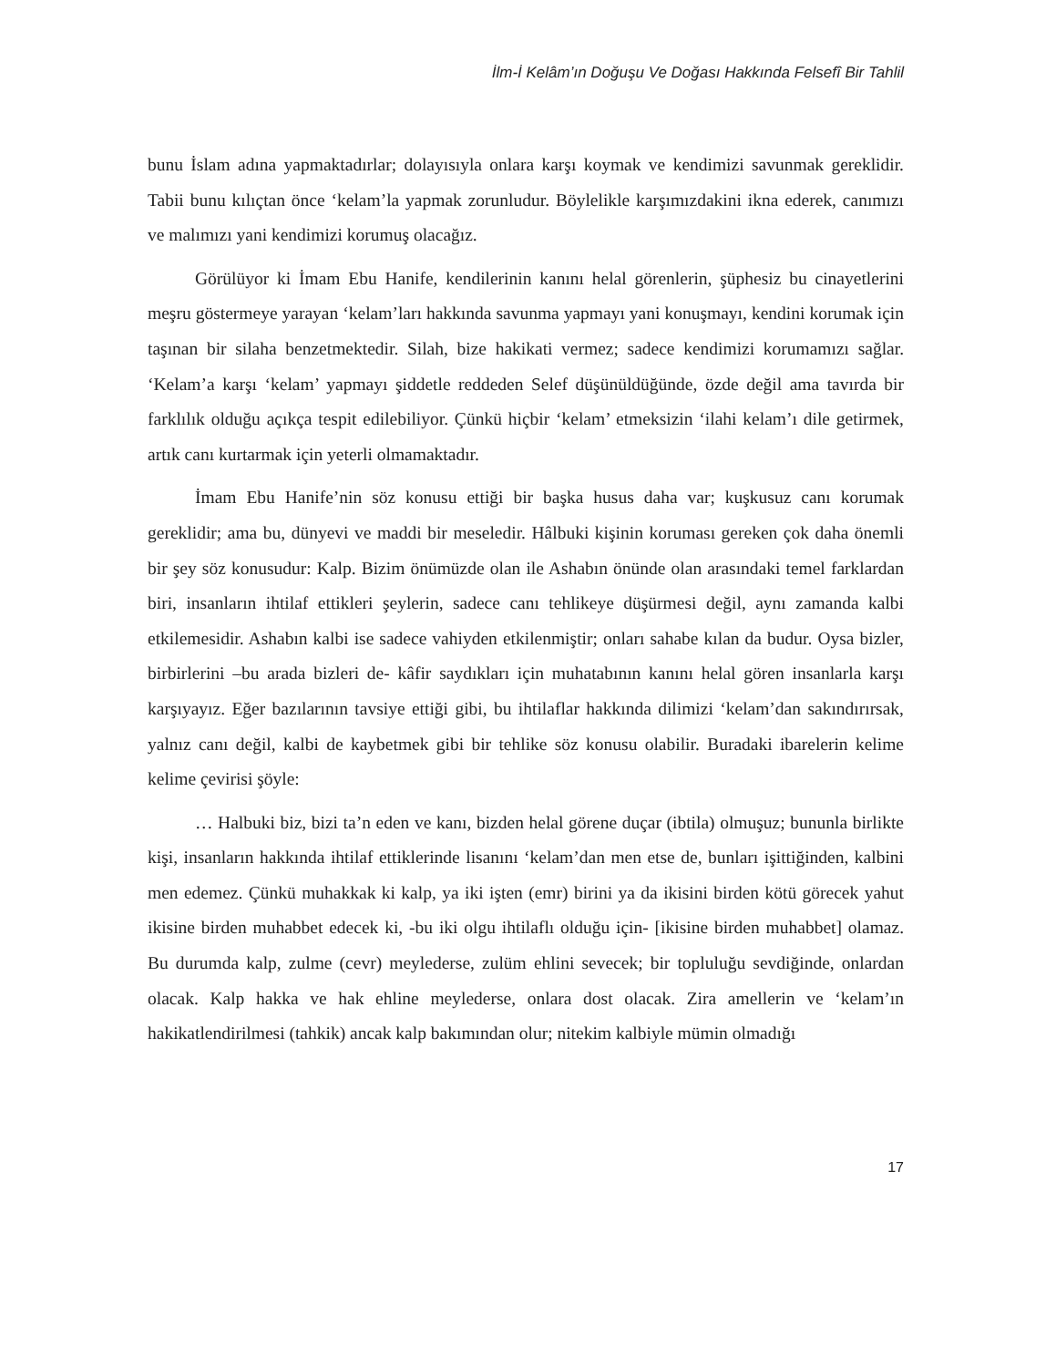İlm-İ Kelâm’ın Doğuşu Ve Doğası Hakkında Felsefî Bir Tahlil
bunu İslam adına yapmaktadırlar; dolayısıyla onlara karşı koymak ve kendimizi savunmak gereklidir. Tabii bunu kılıçtan önce ‘kelam’la yapmak zorunludur. Böylelikle karşımızdakini ikna ederek, canımızı ve malımızı yani kendimizi korumuş olacağız.
Görülüyor ki İmam Ebu Hanife, kendilerinin kanını helal görenlerin, şüphesiz bu cinayetlerini meşru göstermeye yarayan ‘kelam’ları hakkında savunma yapmayı yani konuşmayı, kendini korumak için taşınan bir silaha benzetmektedir. Silah, bize hakikati vermez; sadece kendimizi korumamızı sağlar. ‘Kelam’a karşı ‘kelam’ yapmayı şiddetle reddeden Selef düşünüldüğünde, özde değil ama tavırda bir farklılık olduğu açıkça tespit edilebiliyor. Çünkü hiçbir ‘kelam’ etmeksizin ‘ilahi kelam’ı dile getirmek, artık canı kurtarmak için yeterli olmamaktadır.
İmam Ebu Hanife’nin söz konusu ettiği bir başka husus daha var; kuşkusuz canı korumak gereklidir; ama bu, dünyevi ve maddi bir meseledir. Hâlbuki kişinin koruması gereken çok daha önemli bir şey söz konusudur: Kalp. Bizim önümüzde olan ile Ashabın önünde olan arasındaki temel farklardan biri, insanların ihtilaf ettikleri şeylerin, sadece canı tehlikeye düşürmesi değil, aynı zamanda kalbi etkilemesidir. Ashabın kalbi ise sadece vahiyden etkilenmiştir; onları sahabe kılan da budur. Oysa bizler, birbirlerini –bu arada bizleri de- kâfir saydıkları için muhatabının kanını helal gören insanlarla karşı karşıyayız. Eğer bazılarının tavsiye ettiği gibi, bu ihtilaflar hakkında dilimizi ‘kelam’dan sakındırırsak, yalnız canı değil, kalbi de kaybetmek gibi bir tehlike söz konusu olabilir. Buradaki ibarelerin kelime kelime çevirisi şöyle:
… Halbuki biz, bizi ta’n eden ve kanı, bizden helal görene duçar (ibtila) olmuşuz; bununla birlikte kişi, insanların hakkında ihtilaf ettiklerinde lisanını ‘kelam’dan men etse de, bunları işittiğinden, kalbini men edemez. Çünkü muhakkak ki kalp, ya iki işten (emr) birini ya da ikisini birden kötü görecek yahut ikisine birden muhabbet edecek ki, -bu iki olgu ihtilaflı olduğu için- [ikisine birden muhabbet] olamaz. Bu durumda kalp, zulme (cevr) meylederse, zulüm ehlini sevecek; bir topluluğu sevdiğinde, onlardan olacak. Kalp hakka ve hak ehline meylederse, onlara dost olacak. Zira amellerin ve ‘kelam’ın hakikatlendirilmesi (tahkik) ancak kalp bakımından olur; nitekim kalbiyle mümin olmadığı
17